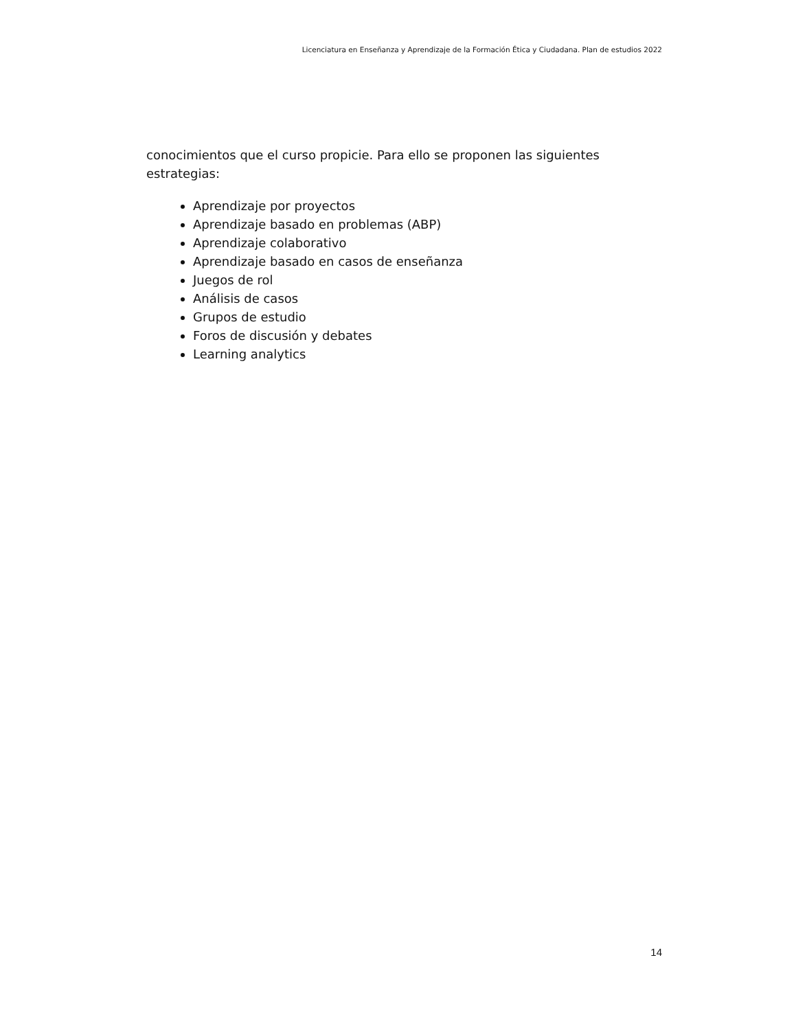Licenciatura en Enseñanza y Aprendizaje de la Formación Ética y Ciudadana. Plan de estudios 2022
conocimientos que el curso propicie. Para ello se proponen las siguientes estrategias:
Aprendizaje por proyectos
Aprendizaje basado en problemas (ABP)
Aprendizaje colaborativo
Aprendizaje basado en casos de enseñanza
Juegos de rol
Análisis de casos
Grupos de estudio
Foros de discusión y debates
Learning analytics
14